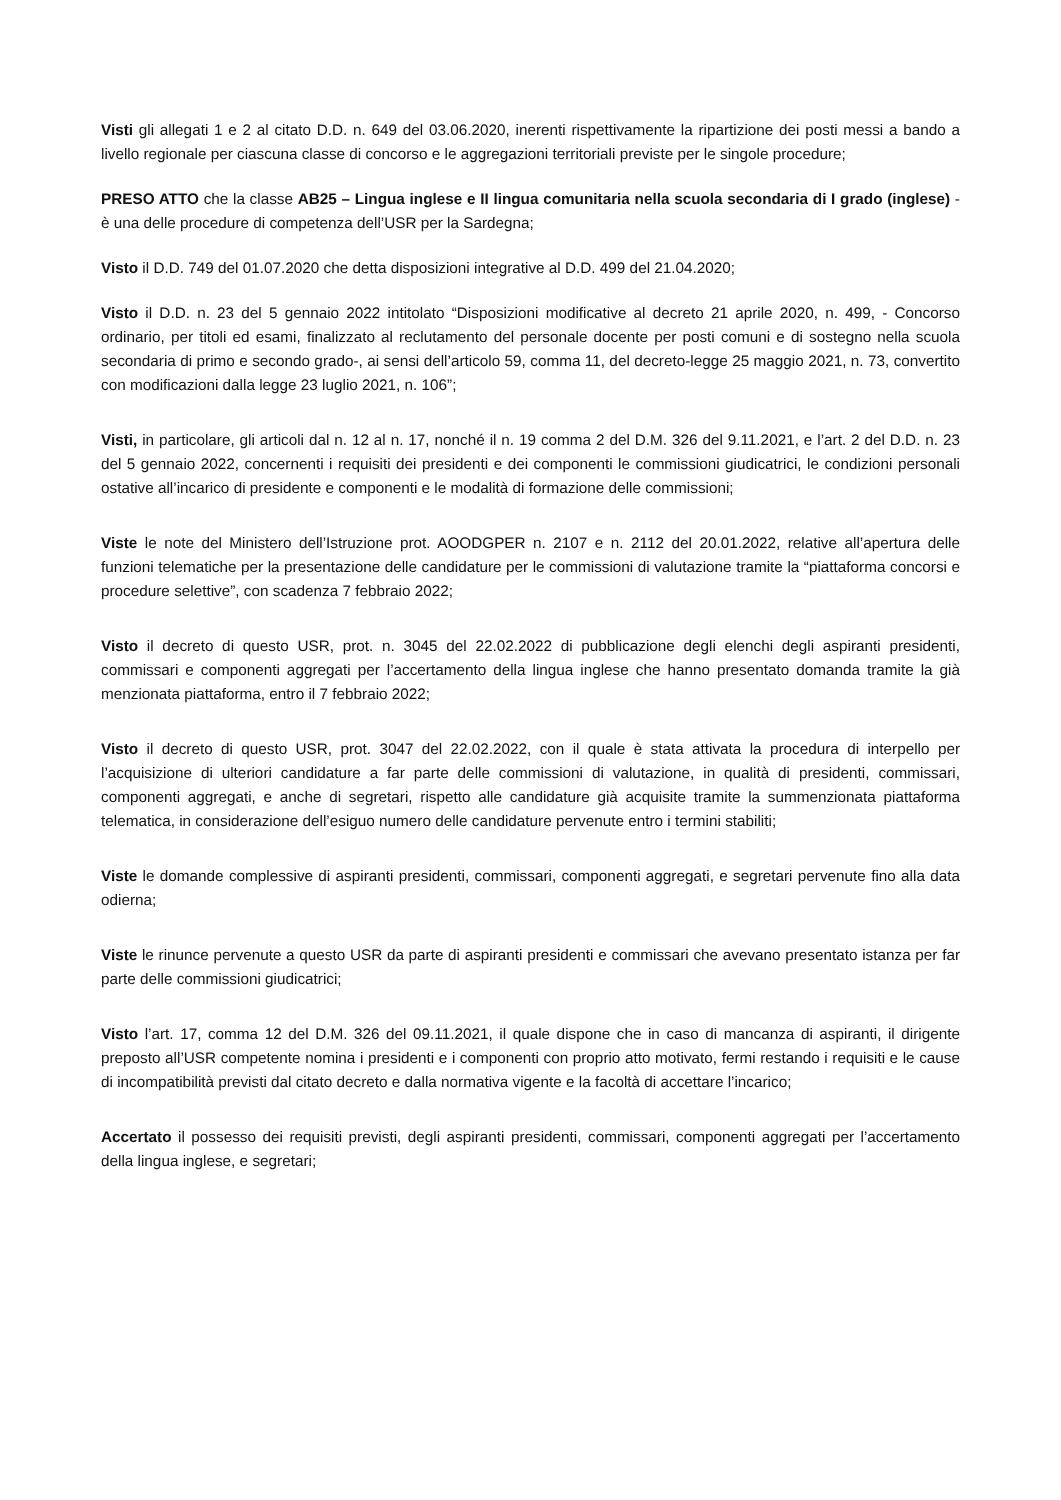Visti gli allegati 1 e 2 al citato D.D. n. 649 del 03.06.2020, inerenti rispettivamente la ripartizione dei posti messi a bando a livello regionale per ciascuna classe di concorso e le aggregazioni territoriali previste per le singole procedure;
PRESO ATTO che la classe AB25 – Lingua inglese e II lingua comunitaria nella scuola secondaria di I grado (inglese) - è una delle procedure di competenza dell’USR per la Sardegna;
Visto il D.D. 749 del 01.07.2020 che detta disposizioni integrative al D.D. 499 del 21.04.2020;
Visto il D.D. n. 23 del 5 gennaio 2022 intitolato “Disposizioni modificative al decreto 21 aprile 2020, n. 499, - Concorso ordinario, per titoli ed esami, finalizzato al reclutamento del personale docente per posti comuni e di sostegno nella scuola secondaria di primo e secondo grado-, ai sensi dell’articolo 59, comma 11, del decreto-legge 25 maggio 2021, n. 73, convertito con modificazioni dalla legge 23 luglio 2021, n. 106”;
Visti, in particolare, gli articoli dal n. 12 al n. 17, nonché il n. 19 comma 2 del D.M. 326 del 9.11.2021, e l’art. 2 del D.D. n. 23 del 5 gennaio 2022, concernenti i requisiti dei presidenti e dei componenti le commissioni giudicatrici, le condizioni personali ostative all’incarico di presidente e componenti e le modalità di formazione delle commissioni;
Viste le note del Ministero dell’Istruzione prot. AOODGPER n. 2107 e n. 2112 del 20.01.2022, relative all’apertura delle funzioni telematiche per la presentazione delle candidature per le commissioni di valutazione tramite la “piattaforma concorsi e procedure selettive”, con scadenza 7 febbraio 2022;
Visto il decreto di questo USR, prot. n. 3045 del 22.02.2022 di pubblicazione degli elenchi degli aspiranti presidenti, commissari e componenti aggregati per l’accertamento della lingua inglese che hanno presentato domanda tramite la già menzionata piattaforma, entro il 7 febbraio 2022;
Visto il decreto di questo USR, prot. 3047 del 22.02.2022, con il quale è stata attivata la procedura di interpello per l’acquisizione di ulteriori candidature a far parte delle commissioni di valutazione, in qualità di presidenti, commissari, componenti aggregati, e anche di segretari, rispetto alle candidature già acquisite tramite la summenzionata piattaforma telematica, in considerazione dell’esiguo numero delle candidature pervenute entro i termini stabiliti;
Viste le domande complessive di aspiranti presidenti, commissari, componenti aggregati, e segretari pervenute fino alla data odierna;
Viste le rinunce pervenute a questo USR da parte di aspiranti presidenti e commissari che avevano presentato istanza per far parte delle commissioni giudicatrici;
Visto l’art. 17, comma 12 del D.M. 326 del 09.11.2021, il quale dispone che in caso di mancanza di aspiranti, il dirigente preposto all’USR competente nomina i presidenti e i componenti con proprio atto motivato, fermi restando i requisiti e le cause di incompatibilità previsti dal citato decreto e dalla normativa vigente e la facoltà di accettare l’incarico;
Accertato il possesso dei requisiti previsti, degli aspiranti presidenti, commissari, componenti aggregati per l’accertamento della lingua inglese, e segretari;